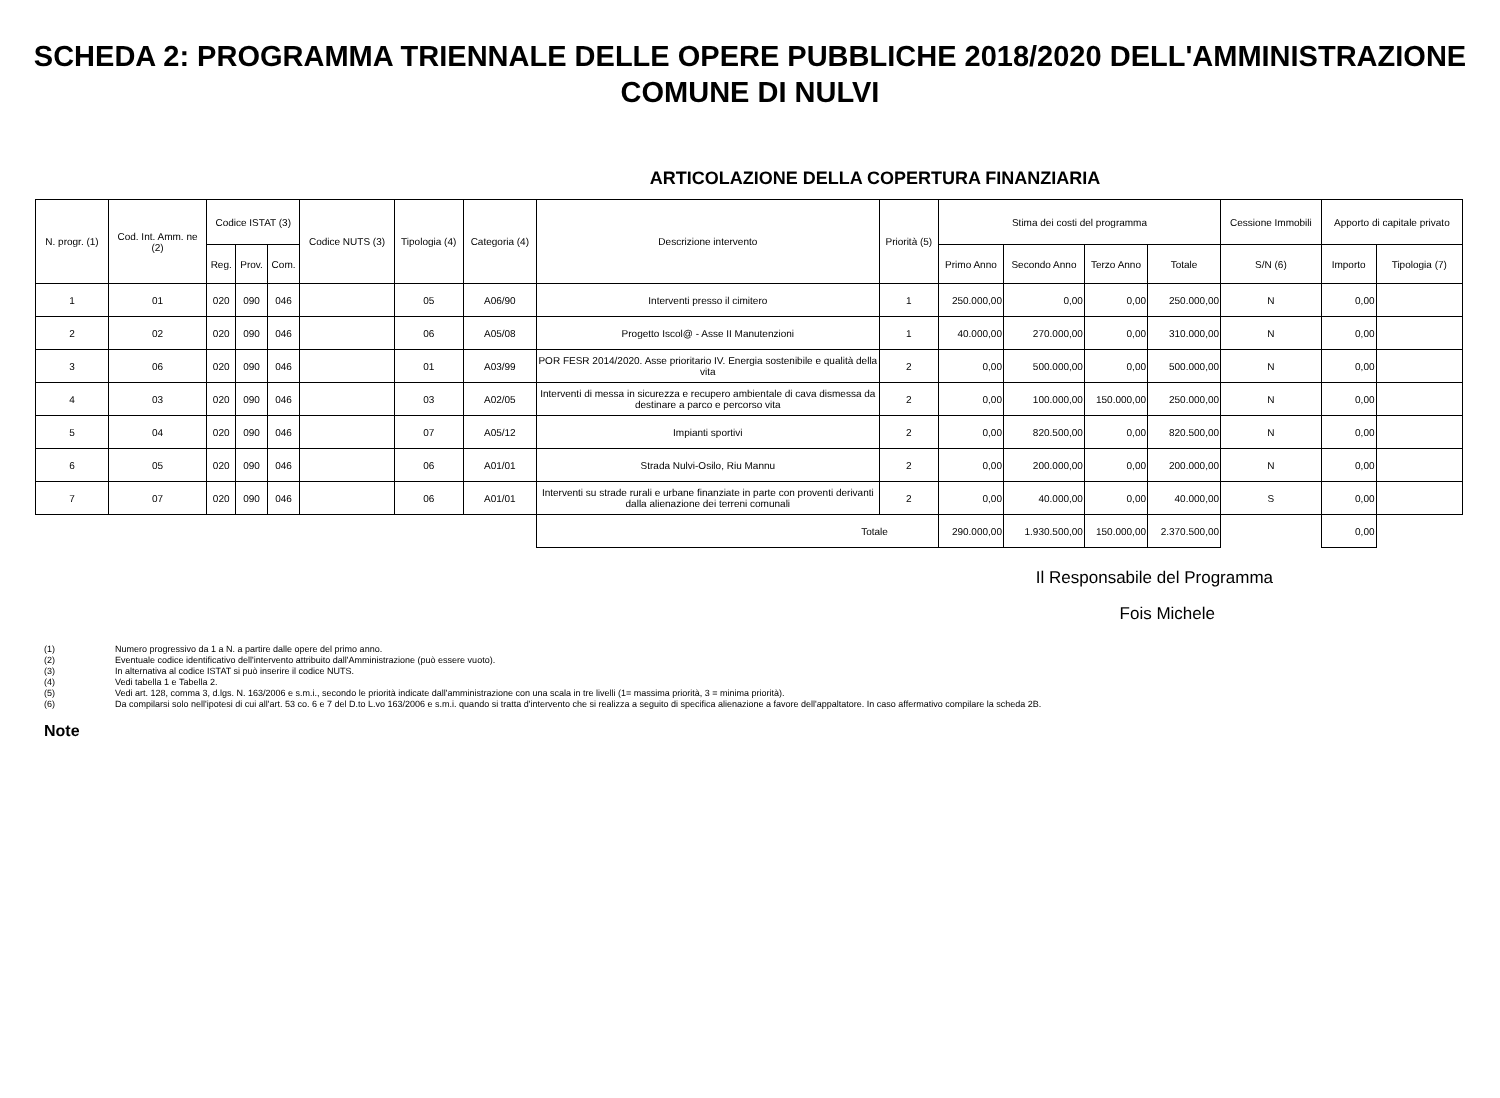SCHEDA 2: PROGRAMMA TRIENNALE DELLE OPERE PUBBLICHE 2018/2020 DELL'AMMINISTRAZIONE
COMUNE DI NULVI
ARTICOLAZIONE DELLA COPERTURA FINANZIARIA
| N. progr. (1) | Cod. Int. Amm. ne (2) | Codice ISTAT (3) | | | Codice NUTS (3) | Tipologia (4) | Categoria (4) | Descrizione intervento | Priorità (5) | Stima dei costi del programma | | | | Cessione Immobili | Apporto di capitale privato | |
| --- | --- | --- | --- | --- | --- | --- | --- | --- | --- | --- | --- | --- | --- | --- | --- | --- |
| | | Reg. | Prov. | Com. | | | | | | Primo Anno | Secondo Anno | Terzo Anno | Totale | S/N (6) | Importo | Tipologia (7) |
| 1 | 01 | 020 | 090 | 046 | | 05 | A06/90 | Interventi presso il cimitero | 1 | 250.000,00 | 0,00 | 0,00 | 250.000,00 | N | 0,00 | |
| 2 | 02 | 020 | 090 | 046 | | 06 | A05/08 | Progetto Iscol@ - Asse II Manutenzioni | 1 | 40.000,00 | 270.000,00 | 0,00 | 310.000,00 | N | 0,00 | |
| 3 | 06 | 020 | 090 | 046 | | 01 | A03/99 | POR FESR 2014/2020. Asse prioritario IV. Energia sostenibile e qualità della vita | 2 | 0,00 | 500.000,00 | 0,00 | 500.000,00 | N | 0,00 | |
| 4 | 03 | 020 | 090 | 046 | | 03 | A02/05 | Interventi di messa in sicurezza e recupero ambientale di cava dismessa da destinare a parco e percorso vita | 2 | 0,00 | 100.000,00 | 150.000,00 | 250.000,00 | N | 0,00 | |
| 5 | 04 | 020 | 090 | 046 | | 07 | A05/12 | Impianti sportivi | 2 | 0,00 | 820.500,00 | 0,00 | 820.500,00 | N | 0,00 | |
| 6 | 05 | 020 | 090 | 046 | | 06 | A01/01 | Strada Nulvi-Osilo, Riu Mannu | 2 | 0,00 | 200.000,00 | 0,00 | 200.000,00 | N | 0,00 | |
| 7 | 07 | 020 | 090 | 046 | | 06 | A01/01 | Interventi su strade rurali e urbane finanziate in parte con proventi derivanti dalla alienazione dei terreni comunali | 2 | 0,00 | 40.000,00 | 0,00 | 40.000,00 | S | 0,00 | |
| | | | | | | | | Totale | | 290.000,00 | 1.930.500,00 | 150.000,00 | 2.370.500,00 | | 0,00 | |
Il Responsabile del Programma
Fois Michele
(1) Numero progressivo da 1 a N. a partire dalle opere del primo anno.
(2) Eventuale codice identificativo dell'intervento attribuito dall'Amministrazione (può essere vuoto).
(3) In alternativa al codice ISTAT si può inserire il codice NUTS.
(4) Vedi tabella 1 e Tabella 2.
(5) Vedi art. 128, comma 3, d.lgs. N. 163/2006 e s.m.i., secondo le priorità indicate dall'amministrazione con una scala in tre livelli (1= massima priorità, 3 = minima priorità).
(6) Da compilarsi solo nell'ipotesi di cui all'art. 53 co. 6 e 7 del D.to L.vo 163/2006 e s.m.i. quando si tratta d'intervento che si realizza a seguito di specifica alienazione a favore dell'appaltatore. In caso affermativo compilare la scheda 2B.
Note